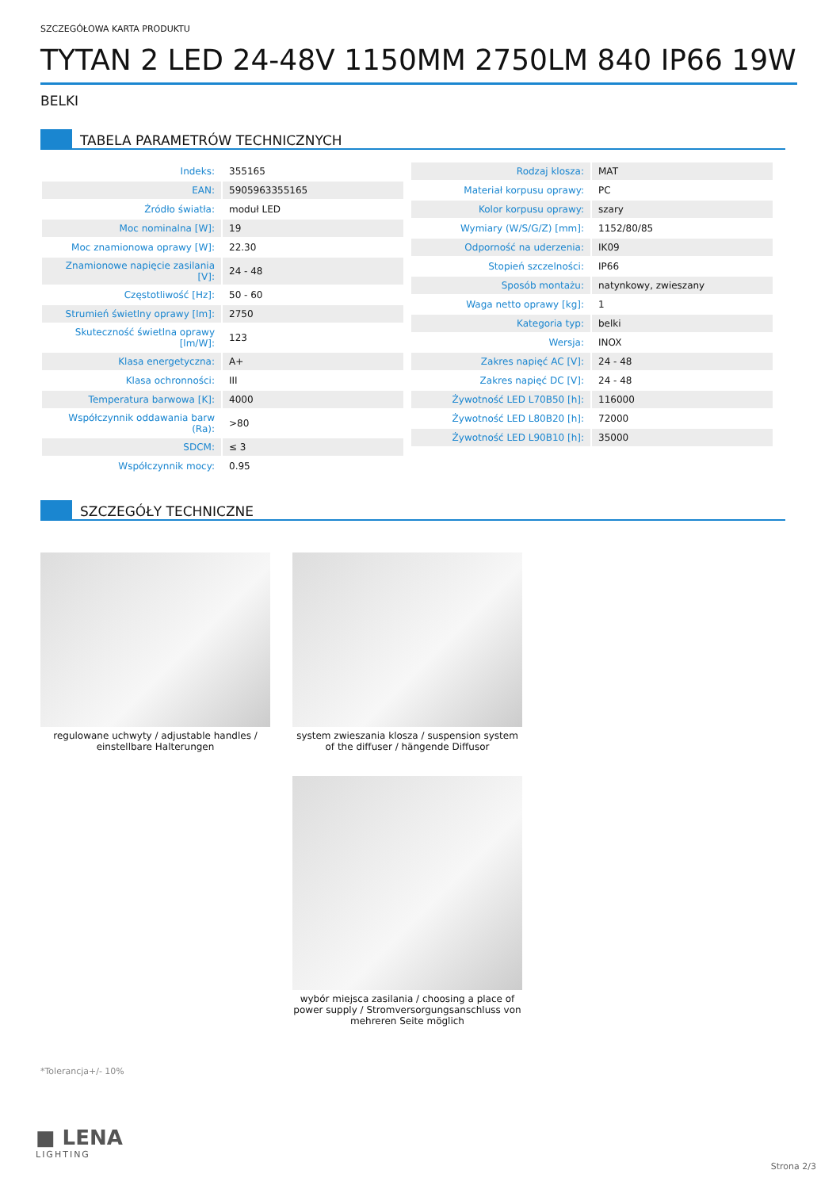SZCZEGÓŁOWA KARTA PRODUKTU
TYTAN 2 LED 24-48V 1150MM 2750LM 840 IP66 19W
BELKI
TABELA PARAMETRÓW TECHNICZNYCH
| Indeks: | 355165 |
| EAN: | 5905963355165 |
| Źródło światła: | moduł LED |
| Moc nominalna [W]: | 19 |
| Moc znamionowa oprawy [W]: | 22.30 |
| Znamionowe napięcie zasilania [V]: | 24 - 48 |
| Częstotliwość [Hz]: | 50 - 60 |
| Strumień świetlny oprawy [lm]: | 2750 |
| Skuteczność świetlna oprawy [lm/W]: | 123 |
| Klasa energetyczna: | A+ |
| Klasa ochronności: | III |
| Temperatura barwowa [K]: | 4000 |
| Współczynnik oddawania barw (Ra): | >80 |
| SDCM: | ≤ 3 |
| Współczynnik mocy: | 0.95 |
| Rodzaj klosza: | MAT |
| Materiał korpusu oprawy: | PC |
| Kolor korpusu oprawy: | szary |
| Wymiary (W/S/G/Z) [mm]: | 1152/80/85 |
| Odporność na uderzenia: | IK09 |
| Stopień szczelności: | IP66 |
| Sposób montażu: | natynkowy, zwieszany |
| Waga netto oprawy [kg]: | 1 |
| Kategoria typ: | belki |
| Wersja: | INOX |
| Zakres napięć AC [V]: | 24 - 48 |
| Zakres napięć DC [V]: | 24 - 48 |
| Żywotność LED L70B50 [h]: | 116000 |
| Żywotność LED L80B20 [h]: | 72000 |
| Żywotność LED L90B10 [h]: | 35000 |
SZCZEGÓŁY TECHNICZNE
regulowane uchwyty / adjustable handles / einstellbare Halterungen
system zwieszania klosza / suspension system of the diffuser / hängende Diffusor
wybór miejsca zasilania / choosing a place of power supply / Stromversorgungsanschluss von mehreren Seite möglich
*Tolerancja+/- 10%
■ LENA
LIGHTING
Strona 2/3